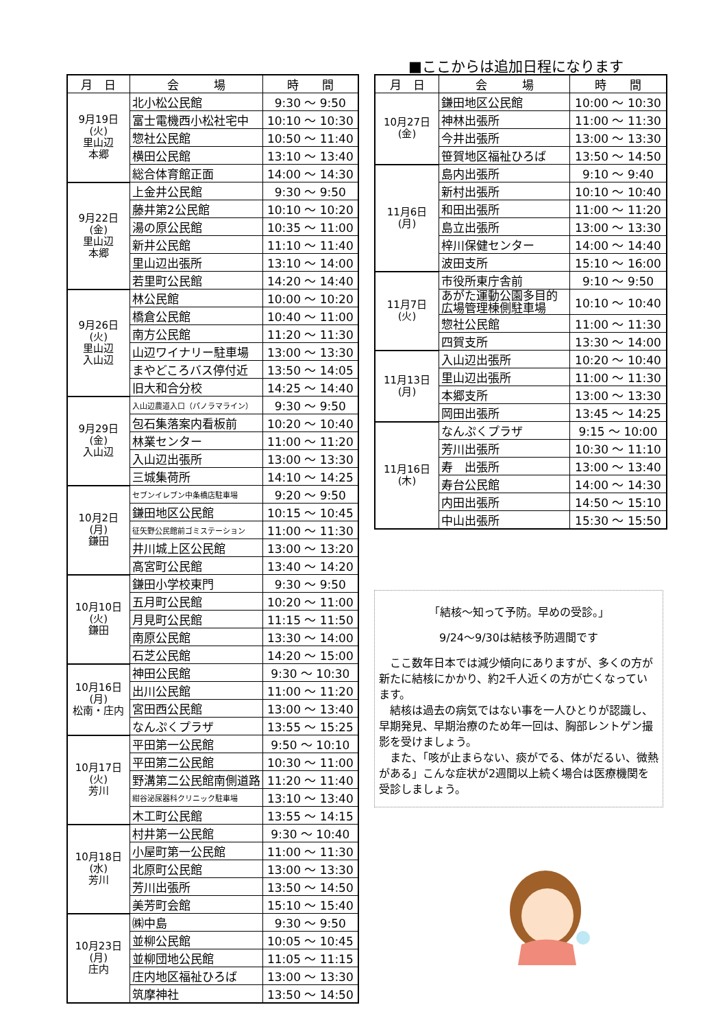| 月 日 | 会 場 | 時 間 |
| --- | --- | --- |
| 9月19日 (火) 里山辺 本郷 | 北小松公民館 | 9:30 ～ 9:50 |
| | 富士電機西小松社宅中 | 10:10 ～ 10:30 |
| | 惣社公民館 | 10:50 ～ 11:40 |
| | 横田公民館 | 13:10 ～ 13:40 |
| | 総合体育館正面 | 14:00 ～ 14:30 |
| 9月22日 (金) 里山辺 本郷 | 上金井公民館 | 9:30 ～ 9:50 |
| | 藤井第2公民館 | 10:10 ～ 10:20 |
| | 湯の原公民館 | 10:35 ～ 11:00 |
| | 新井公民館 | 11:10 ～ 11:40 |
| | 里山辺出張所 | 13:10 ～ 14:00 |
| | 若里町公民館 | 14:20 ～ 14:40 |
| 9月26日 (火) 里山辺 入山辺 | 林公民館 | 10:00 ～ 10:20 |
| | 橋倉公民館 | 10:40 ～ 11:00 |
| | 南方公民館 | 11:20 ～ 11:30 |
| | 山辺ワイナリー駐車場 | 13:00 ～ 13:30 |
| | まやどころバス停付近 | 13:50 ～ 14:05 |
| | 旧大和合分校 | 14:25 ～ 14:40 |
| 9月29日 (金) 入山辺 | 入山辺農道入口（パノラマライン） | 9:30 ～ 9:50 |
| | 包石集落案内看板前 | 10:20 ～ 10:40 |
| | 林業センター | 11:00 ～ 11:20 |
| | 入山辺出張所 | 13:00 ～ 13:30 |
| | 三城集荷所 | 14:10 ～ 14:25 |
| 10月2日 (月) 鎌田 | セブンイレブン中条橋店駐車場 | 9:20 ～ 9:50 |
| | 鎌田地区公民館 | 10:15 ～ 10:45 |
| | 征矢野公民館前ゴミステーション | 11:00 ～ 11:30 |
| | 井川城上区公民館 | 13:00 ～ 13:20 |
| | 高宮町公民館 | 13:40 ～ 14:20 |
| 10月10日 (火) 鎌田 | 鎌田小学校東門 | 9:30 ～ 9:50 |
| | 五月町公民館 | 10:20 ～ 11:00 |
| | 月見町公民館 | 11:15 ～ 11:50 |
| | 南原公民館 | 13:30 ～ 14:00 |
| | 石芝公民館 | 14:20 ～ 15:00 |
| 10月16日 (月) 松南・庄内 | 神田公民館 | 9:30 ～ 10:30 |
| | 出川公民館 | 11:00 ～ 11:20 |
| | 宮田西公民館 | 13:00 ～ 13:40 |
| | なんぷくプラザ | 13:55 ～ 15:25 |
| 10月17日 (火) 芳川 | 平田第一公民館 | 9:50 ～ 10:10 |
| | 平田第二公民館 | 10:30 ～ 11:00 |
| | 野溝第二公民館南側道路 | 11:20 ～ 11:40 |
| | 紺谷泌尿器科クリニック駐車場 | 13:10 ～ 13:40 |
| | 木工町公民館 | 13:55 ～ 14:15 |
| 10月18日 (水) 芳川 | 村井第一公民館 | 9:30 ～ 10:40 |
| | 小屋町第一公民館 | 11:00 ～ 11:30 |
| | 北原町公民館 | 13:00 ～ 13:30 |
| | 芳川出張所 | 13:50 ～ 14:50 |
| | 美芳町会館 | 15:10 ～ 15:40 |
| 10月23日 (月) 庄内 | ㈱中島 | 9:30 ～ 9:50 |
| | 並柳公民館 | 10:05 ～ 10:45 |
| | 並柳団地公民館 | 11:05 ～ 11:15 |
| | 庄内地区福祉ひろば | 13:00 ～ 13:30 |
| | 筑摩神社 | 13:50 ～ 14:50 |
■ここからは追加日程になります
| 月 日 | 会 場 | 時 間 |
| --- | --- | --- |
| 10月27日 (金) | 鎌田地区公民館 | 10:00 ～ 10:30 |
| | 神林出張所 | 11:00 ～ 11:30 |
| | 今井出張所 | 13:00 ～ 13:30 |
| | 笹賀地区福祉ひろば | 13:50 ～ 14:50 |
| 11月6日 (月) | 島内出張所 | 9:10 ～ 9:40 |
| | 新村出張所 | 10:10 ～ 10:40 |
| | 和田出張所 | 11:00 ～ 11:20 |
| | 島立出張所 | 13:00 ～ 13:30 |
| | 梓川保健センター | 14:00 ～ 14:40 |
| | 波田支所 | 15:10 ～ 16:00 |
| 11月7日 (火) | 市役所東庁舎前 | 9:10 ～ 9:50 |
| | あがた運動公園多目的 広場管理棟側駐車場 | 10:10 ～ 10:40 |
| | 惣社公民館 | 11:00 ～ 11:30 |
| | 四賀支所 | 13:30 ～ 14:00 |
| 11月13日 (月) | 入山辺出張所 | 10:20 ～ 10:40 |
| | 里山辺出張所 | 11:00 ～ 11:30 |
| | 本郷支所 | 13:00 ～ 13:30 |
| | 岡田出張所 | 13:45 ～ 14:25 |
| 11月16日 (木) | なんぷくプラザ | 9:15 ～ 10:00 |
| | 芳川出張所 | 10:30 ～ 11:10 |
| | 寿 出張所 | 13:00 ～ 13:40 |
| | 寿台公民館 | 14:00 ～ 14:30 |
| | 内田出張所 | 14:50 ～ 15:10 |
| | 中山出張所 | 15:30 ～ 15:50 |
「結核～知って予防。早めの受診。」
9/24～9/30は結核予防週間です
　ここ数年日本では減少傾向にありますが、多くの方が新たに結核にかかり、約2千人近くの方が亡くなっています。
　結核は過去の病気ではない事を一人ひとりが認識し、早期発見、早期治療のため年一回は、胸部レントゲン撮影を受けましょう。
　また、「咳が止まらない、痰がでる、体がだるい、微熱がある」こんな症状が2週間以上続く場合は医療機関を受診しましょう。